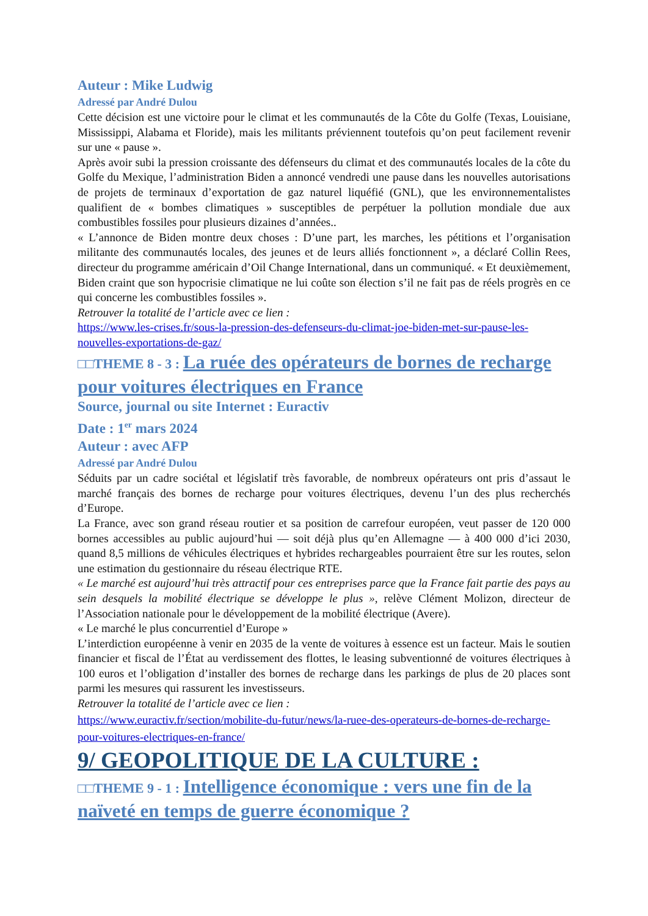Auteur : Mike Ludwig
Adressé par André Dulou
Cette décision est une victoire pour le climat et les communautés de la Côte du Golfe (Texas, Louisiane, Mississippi, Alabama et Floride), mais les militants préviennent toutefois qu’on peut facilement revenir sur une « pause ».
Après avoir subi la pression croissante des défenseurs du climat et des communautés locales de la côte du Golfe du Mexique, l’administration Biden a annoncé vendredi une pause dans les nouvelles autorisations de projets de terminaux d’exportation de gaz naturel liquéfié (GNL), que les environnementalistes qualifient de « bombes climatiques » susceptibles de perpétuer la pollution mondiale due aux combustibles fossiles pour plusieurs dizaines d’années..
« L’annonce de Biden montre deux choses : D’une part, les marches, les pétitions et l’organisation militante des communautés locales, des jeunes et de leurs alliés fonctionnent », a déclaré Collin Rees, directeur du programme américain d’Oil Change International, dans un communiqué. « Et deuxièmement, Biden craint que son hypocrisie climatique ne lui coûte son élection s’il ne fait pas de réels progrès en ce qui concerne les combustibles fossiles ».
Retrouver la totalité de l’article avec ce lien :
https://www.les-crises.fr/sous-la-pression-des-defenseurs-du-climat-joe-biden-met-sur-pause-les-nouvelles-exportations-de-gaz/
□□THEME 8 - 3 : La ruée des opérateurs de bornes de recharge pour voitures électriques en France
Source, journal ou site Internet : Euractiv
Date : 1<sup>er</sup> mars 2024
Auteur : avec AFP
Adressé par André Dulou
Séduits par un cadre sociétal et législatif très favorable, de nombreux opérateurs ont pris d’assaut le marché français des bornes de recharge pour voitures électriques, devenu l’un des plus recherchés d’Europe.
La France, avec son grand réseau routier et sa position de carrefour européen, veut passer de 120 000 bornes accessibles au public aujourd’hui — soit déjà plus qu’en Allemagne — à 400 000 d’ici 2030, quand 8,5 millions de véhicules électriques et hybrides rechargeables pourraient être sur les routes, selon une estimation du gestionnaire du réseau électrique RTE.
« Le marché est aujourd’hui très attractif pour ces entreprises parce que la France fait partie des pays au sein desquels la mobilité électrique se développe le plus », relève Clément Molizon, directeur de l’Association nationale pour le développement de la mobilité électrique (Avere).
« Le marché le plus concurrentiel d’Europe »
L’interdiction européenne à venir en 2035 de la vente de voitures à essence est un facteur. Mais le soutien financier et fiscal de l’État au verdissement des flottes, le leasing subventionné de voitures électriques à 100 euros et l’obligation d’installer des bornes de recharge dans les parkings de plus de 20 places sont parmi les mesures qui rassurent les investisseurs.
Retrouver la totalité de l’article avec ce lien :
https://www.euractiv.fr/section/mobilite-du-futur/news/la-ruee-des-operateurs-de-bornes-de-recharge-pour-voitures-electriques-en-france/
9/ GEOPOLITIQUE DE LA CULTURE :
□□THEME 9 - 1 : Intelligence économique : vers une fin de la naïveté en temps de guerre économique ?